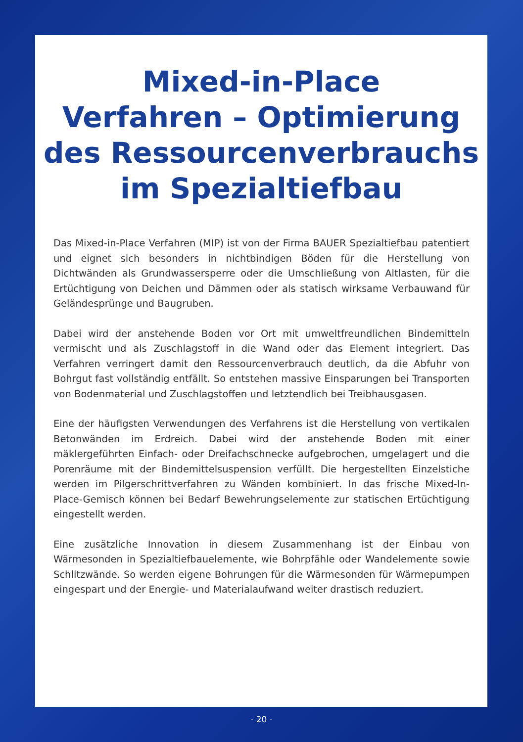Mixed-in-Place
Verfahren – Optimierung
des Ressourcenverbrauchs
im Spezialtiefbau
Das Mixed-in-Place Verfahren (MIP) ist von der Firma BAUER Spezialtiefbau patentiert und eignet sich besonders in nichtbindigen Böden für die Herstellung von Dichtwänden als Grundwassersperre oder die Umschließung von Altlasten, für die Ertüchtigung von Deichen und Dämmen oder als statisch wirksame Verbauwand für Geländesprünge und Baugruben.
Dabei wird der anstehende Boden vor Ort mit umweltfreundlichen Bindemitteln vermischt und als Zuschlagstoff in die Wand oder das Element integriert. Das Verfahren verringert damit den Ressourcenverbrauch deutlich, da die Abfuhr von Bohrgut fast vollständig entfällt. So entstehen massive Einsparungen bei Transporten von Bodenmaterial und Zuschlagstoffen und letztendlich bei Treibhausgasen.
Eine der häufigsten Verwendungen des Verfahrens ist die Herstellung von vertikalen Betonwänden im Erdreich. Dabei wird der anstehende Boden mit einer mäklergeführten Einfach- oder Dreifachschnecke aufgebrochen, umgelagert und die Porenräume mit der Bindemittelsuspension verfüllt. Die hergestellten Einzelstiche werden im Pilgerschrittverfahren zu Wänden kombiniert. In das frische Mixed-In-Place-Gemisch können bei Bedarf Bewehrungselemente zur statischen Ertüchtigung eingestellt werden.
Eine zusätzliche Innovation in diesem Zusammenhang ist der Einbau von Wärmesonden in Spezialtiefbauelemente, wie Bohrpfähle oder Wandelemente sowie Schlitzwände. So werden eigene Bohrungen für die Wärmesonden für Wärmepumpen eingespart und der Energie- und Materialaufwand weiter drastisch reduziert.
- 20 -